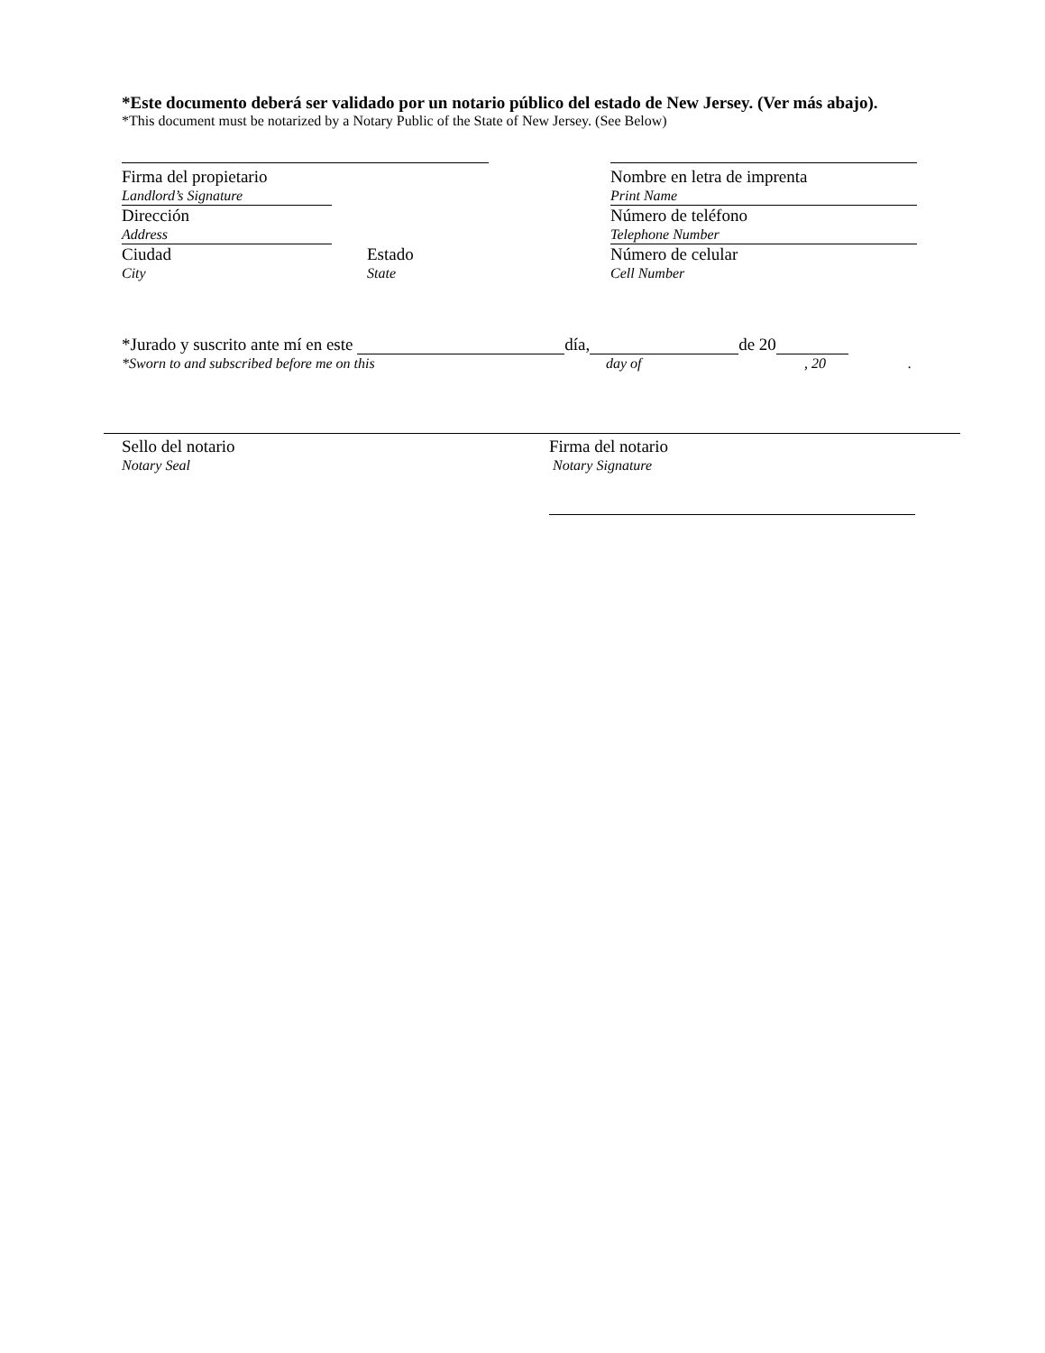*Este documento deberá ser validado por un notario público del estado de New Jersey. (Ver más abajo).
*This document must be notarized by a Notary Public of the State of New Jersey. (See Below)
Firma del propietario
Landlord’s Signature
Dirección
Address
Ciudad
City
Estado
State
Nombre en letra de imprenta
Print Name
Número de teléfono
Telephone Number
Número de celular
Cell Number
*Jurado y suscrito ante mí en este día, de 20
*Sworn to and subscribed before me on this day of, 20.
Sello del notario
Notary Seal
Firma del notario
Notary Signature